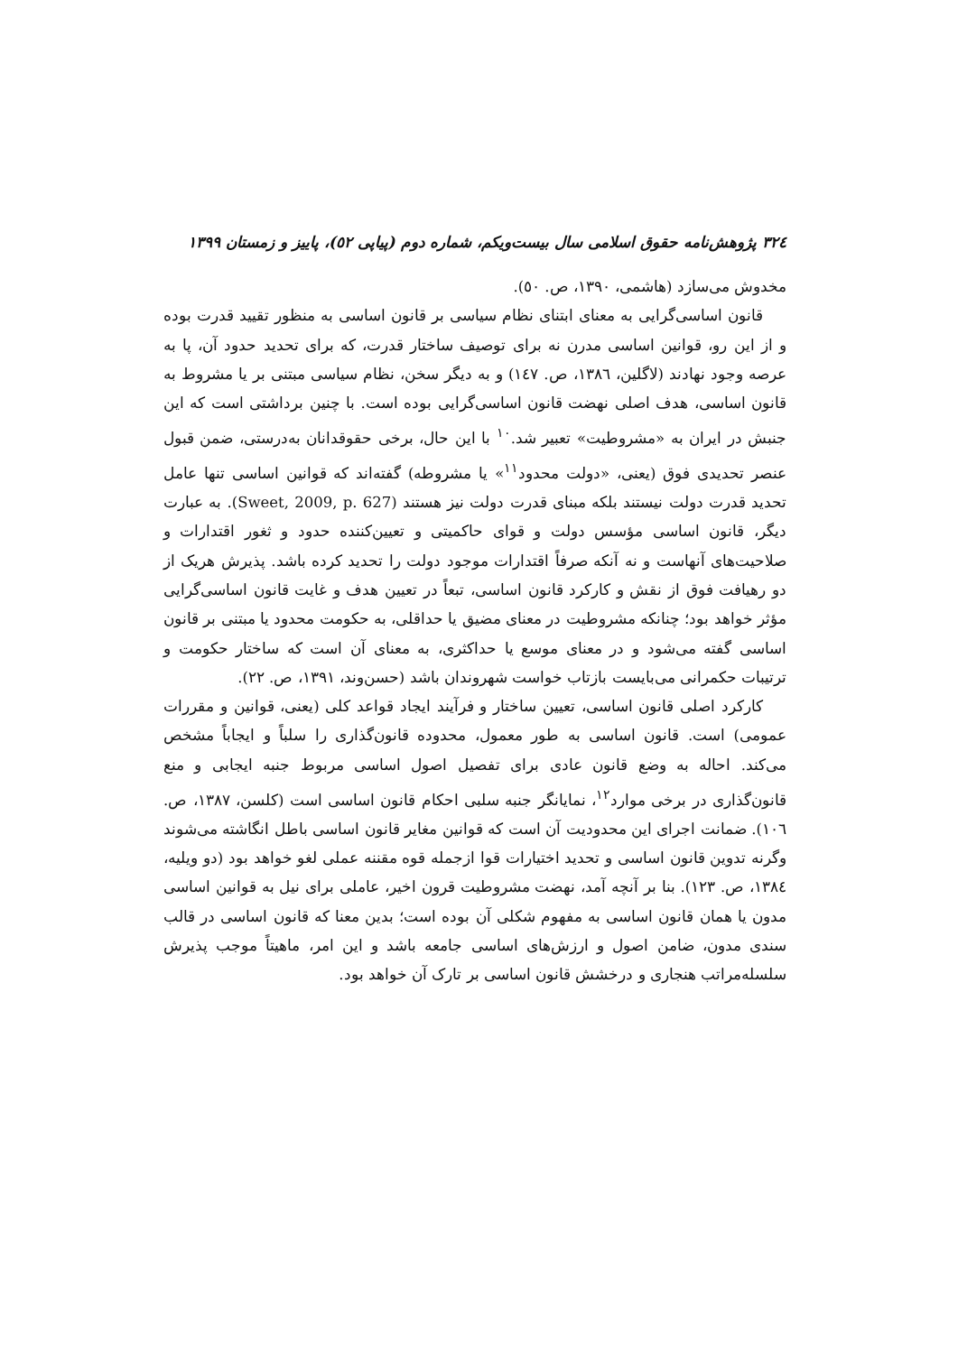۳۲٤ پژوهش‌نامه حقوق اسلامی سال بیست‌ویکم، شماره دوم (پیاپی ٥٢)، پاییز و زمستان ۱۳۹۹
مخدوش می‌سازد (هاشمی، ۱۳۹۰، ص. ٥۰).
قانون اساسی‌گرایی به معنای ابتنای نظام سیاسی بر قانون اساسی به منظور تقیید قدرت بوده و از این رو، قوانین اساسی مدرن نه برای توصیف ساختار قدرت، که برای تحدید حدود آن، پا به عرصه وجود نهادند (لاگلین، ۱۳۸٦، ص. ۱٤۷) و به دیگر سخن، نظام سیاسی مبتنی بر یا مشروط به قانون اساسی، هدف اصلی نهضت قانون اساسی‌گرایی بوده است. با چنین برداشتی است که این جنبش در ایران به «مشروطیت» تعبیر شد.<sup>۱۰</sup> با این حال، برخی حقوقدانان به‌درستی، ضمن قبول عنصر تحدیدی فوق (یعنی، «دولت محدود<sup>۱۱</sup>» یا مشروطه) گفته‌اند که قوانین اساسی تنها عامل تحدید قدرت دولت نیستند بلکه مبنای قدرت دولت نیز هستند (Sweet, 2009, p. 627). به عبارت دیگر، قانون اساسی مؤسس دولت و قوای حاکمیتی و تعیین‌کننده حدود و ثغور اقتدارات و صلاحیت‌های آنهاست و نه آنکه صرفاً اقتدارات موجود دولت را تحدید کرده باشد. پذیرش هریک از دو رهیافت فوق از نقش و کارکرد قانون اساسی، تبعاً در تعیین هدف و غایت قانون اساسی‌گرایی مؤثر خواهد بود؛ چنانکه مشروطیت در معنای مضیق یا حداقلی، به حکومت محدود یا مبتنی بر قانون اساسی گفته می‌شود و در معنای موسع یا حداکثری، به معنای آن است که ساختار حکومت و ترتیبات حکمرانی می‌بایست بازتاب خواست شهروندان باشد (حسن‌وند، ۱۳۹۱، ص. ۲۲).
کارکرد اصلی قانون اساسی، تعیین ساختار و فرآیند ایجاد قواعد کلی (یعنی، قوانین و مقررات عمومی) است. قانون اساسی به طور معمول، محدوده قانون‌گذاری را سلباً و ایجاباً مشخص می‌کند. احاله به وضع قانون عادی برای تفصیل اصول اساسی مربوط جنبه ایجابی و منع قانون‌گذاری در برخی موارد<sup>۱۲</sup>، نمایانگر جنبه سلبی احکام قانون اساسی است (کلسن، ۱۳۸۷، ص. ۱۰٦). ضمانت اجرای این محدودیت آن است که قوانین مغایر قانون اساسی باطل انگاشته می‌شوند وگرنه تدوین قانون اساسی و تحدید اختیارات قوا ازجمله قوه مقننه عملی لغو خواهد بود (دو ویلیه، ۱۳۸٤، ص. ۱۲۳). بنا بر آنچه آمد، نهضت مشروطیت قرون اخیر، عاملی برای نیل به قوانین اساسی مدون یا همان قانون اساسی به مفهوم شکلی آن بوده است؛ بدین معنا که قانون اساسی در قالب سندی مدون، ضامن اصول و ارزش‌های اساسی جامعه باشد و این امر، ماهیتاً موجب پذیرش سلسله‌مراتب هنجاری و درخشش قانون اساسی بر تارک آن خواهد بود.